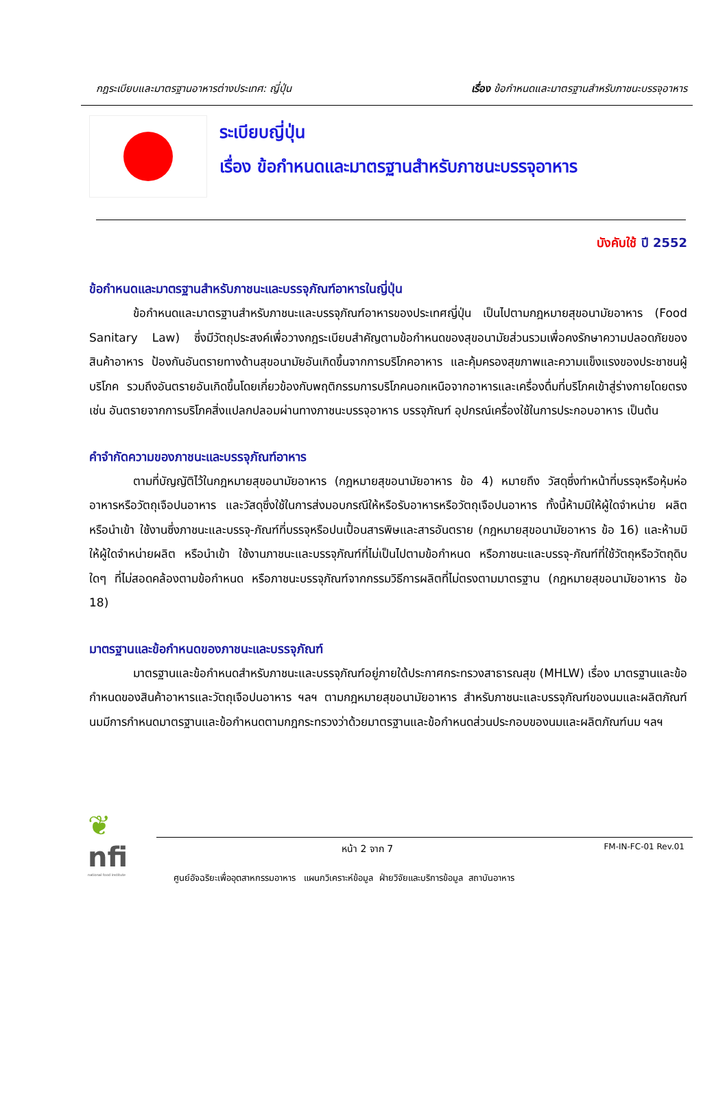กฎระเบียบและมาตรฐานอาหารต่างประเทศ: ญี่ปุ่น เรื่อง ข้อกำหนดและมาตรฐานสำหรับภาชนะบรรจุอาหาร
ระเบียบญี่ปุ่น
เรื่อง ข้อกำหนดและมาตรฐานสำหรับภาชนะบรรจุอาหาร
บังคับใช้ ปี 2552
ข้อกำหนดและมาตรฐานสำหรับภาชนะและบรรจุภัณฑ์อาหารในญี่ปุ่น
ข้อกำหนดและมาตรฐานสำหรับภาชนะและบรรจุภัณฑ์อาหารของประเทศญี่ปุ่น เป็นไปตามกฎหมายสุขอนามัยอาหาร (Food Sanitary Law) ซึ่งมีวัตถุประสงค์เพื่อวางกฎระเบียบสำคัญตามข้อกำหนดของสุขอนามัยส่วนรวมเพื่อคงรักษาความปลอดภัยของสินค้าอาหาร ป้องกันอันตรายทางด้านสุขอนามัยอันเกิดขึ้นจากการบริโภคอาหาร และคุ้มครองสุขภาพและความแข็งแรงของประชาชนผู้บริโภค รวมถึงอันตรายอันเกิดขึ้นโดยเกี่ยวข้องกับพฤติกรรมการบริโภคนอกเหนือจากอาหารและเครื่องดื่มที่บริโภคเข้าสู่ร่างกายโดยตรง เช่น อันตรายจากการบริโภคสิ่งแปลกปลอมผ่านทางภาชนะบรรจุอาหาร บรรจุภัณฑ์ อุปกรณ์เครื่องใช้ในการประกอบอาหาร เป็นต้น
คำจำกัดความของภาชนะและบรรจุภัณฑ์อาหาร
ตามที่บัญญัติไว้ในกฎหมายสุขอนามัยอาหาร (กฎหมายสุขอนามัยอาหาร ข้อ 4) หมายถึง วัสดุซึ่งทำหน้าที่บรรจุหรือหุ้มห่ออาหารหรือวัตถุเจือปนอาหาร และวัสดุซึ่งใช้ในการส่งมอบกรณีให้หรือรับอาหารหรือวัตถุเจือปนอาหาร ทั้งนี้ห้ามมิให้ผู้ใดจำหน่าย ผลิต หรือนำเข้า ใช้งานซึ่งภาชนะและบรรจุ-ภัณฑ์ที่บรรจุหรือปนเปื้อนสารพิษและสารอันตราย (กฎหมายสุขอนามัยอาหาร ข้อ 16) และห้ามมิให้ผู้ใดจำหน่ายผลิต หรือนำเข้า ใช้งานภาชนะและบรรจุภัณฑ์ที่ไม่เป็นไปตามข้อกำหนด หรือภาชนะและบรรจุ-ภัณฑ์ที่ใช้วัตถุหรือวัตถุดิบใดๆ ที่ไม่สอดคล้องตามข้อกำหนด หรือภาชนะบรรจุภัณฑ์จากกรรมวิธีการผลิตที่ไม่ตรงตามมาตรฐาน (กฎหมายสุขอนามัยอาหาร ข้อ 18)
มาตรฐานและข้อกำหนดของภาชนะและบรรจุภัณฑ์
มาตรฐานและข้อกำหนดสำหรับภาชนะและบรรจุภัณฑ์อยู่ภายใต้ประกาศกระทรวงสาธารณสุข (MHLW) เรื่อง มาตรฐานและข้อกำหนดของสินค้าอาหารและวัตถุเจือปนอาหาร ฯลฯ ตามกฎหมายสุขอนามัยอาหาร สำหรับภาชนะและบรรจุภัณฑ์ของนมและผลิตภัณฑ์นมมีการกำหนดมาตรฐานและข้อกำหนดตามกฎกระทรวงว่าด้วยมาตรฐานและข้อกำหนดส่วนประกอบของนมและผลิตภัณฑ์นม ฯลฯ
❦
nfi
national food institute
หน้า 2 จาก 7 FM-IN-FC-01 Rev.01
ศูนย์อัจฉริยะเพื่ออุตสาหกรรมอาหาร แผนกวิเคราะห์ข้อมูล ฝ่ายวิจัยและบริการข้อมูล สถาบันอาหาร